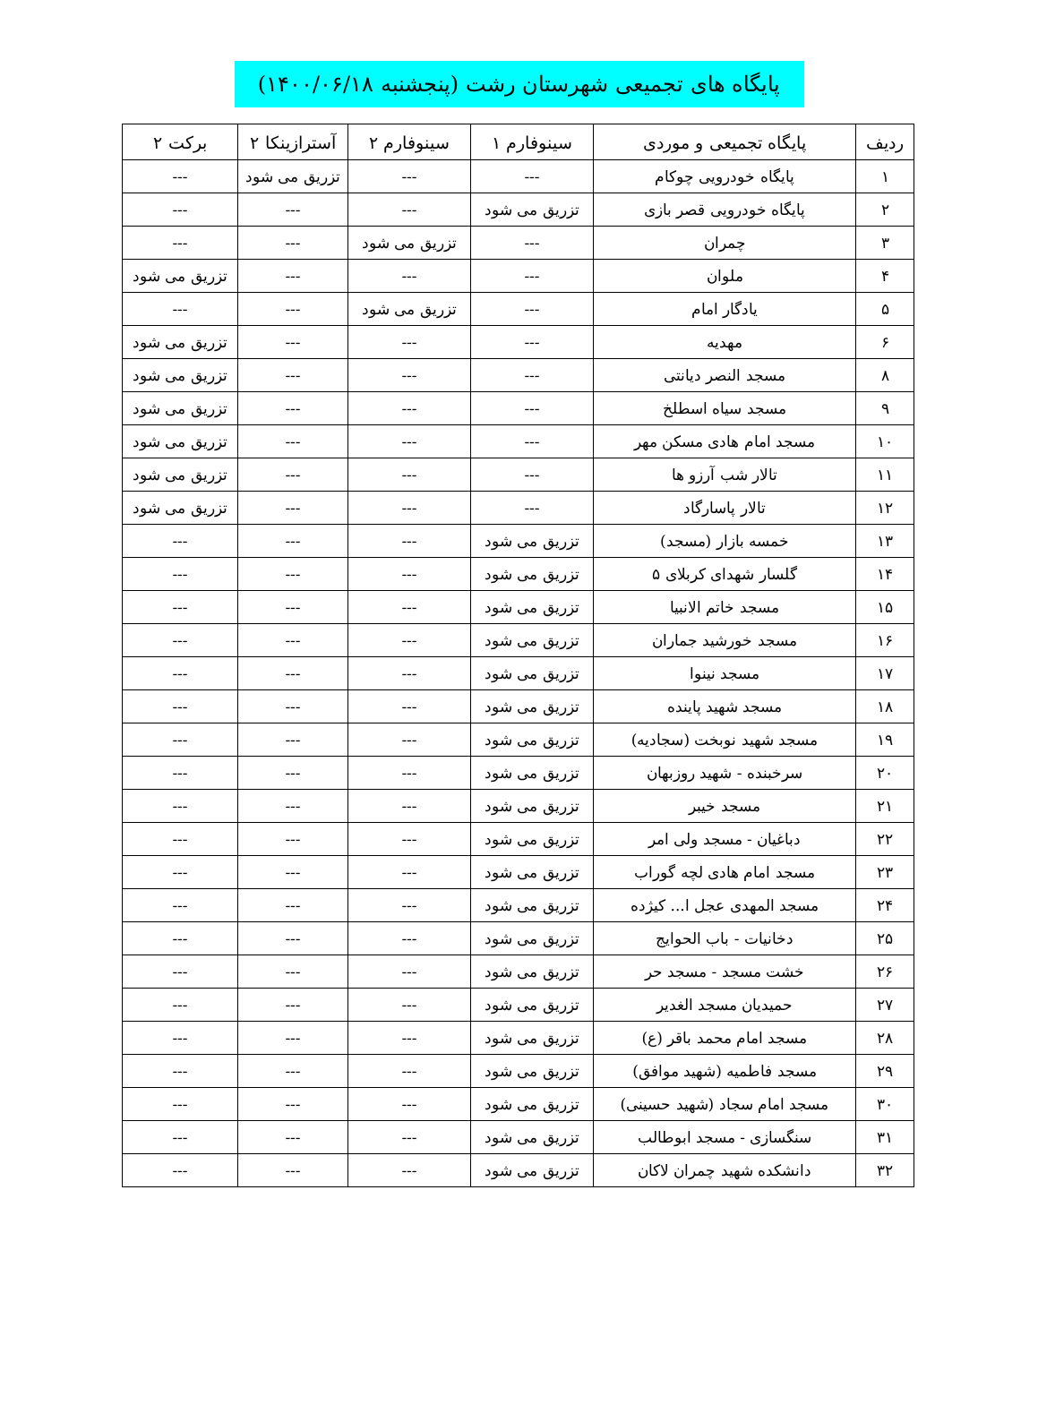پایگاه های تجمیعی شهرستان رشت (پنجشنبه ۱۴۰۰/۰۶/۱۸)
| ردیف | پایگاه تجمیعی و موردی | سینوفارم ۱ | سینوفارم ۲ | آسترازینکا ۲ | برکت ۲ |
| --- | --- | --- | --- | --- | --- |
| ۱ | پایگاه خودرویی چوکام | --- | --- | تزریق می شود | --- |
| ۲ | پایگاه خودرویی قصر بازی | تزریق می شود | --- | --- | --- |
| ۳ | چمران | --- | تزریق می شود | --- | --- |
| ۴ | ملوان | --- | --- | --- | تزریق می شود |
| ۵ | یادگار امام | --- | تزریق می شود | --- | --- |
| ۶ | مهدیه | --- | --- | --- | تزریق می شود |
| ۸ | مسجد النصر دیانتی | --- | --- | --- | تزریق می شود |
| ۹ | مسجد سیاه اسطلخ | --- | --- | --- | تزریق می شود |
| ۱۰ | مسجد امام هادی مسکن مهر | --- | --- | --- | تزریق می شود |
| ۱۱ | تالار شب آرزو ها | --- | --- | --- | تزریق می شود |
| ۱۲ | تالار پاسارگاد | --- | --- | --- | تزریق می شود |
| ۱۳ | خمسه بازار (مسجد) | تزریق می شود | --- | --- | --- |
| ۱۴ | گلسار شهدای کربلای ۵ | تزریق می شود | --- | --- | --- |
| ۱۵ | مسجد خاتم الانبیا | تزریق می شود | --- | --- | --- |
| ۱۶ | مسجد خورشید جماران | تزریق می شود | --- | --- | --- |
| ۱۷ | مسجد نینوا | تزریق می شود | --- | --- | --- |
| ۱۸ | مسجد شهید پاینده | تزریق می شود | --- | --- | --- |
| ۱۹ | مسجد شهید نوبخت (سجادیه) | تزریق می شود | --- | --- | --- |
| ۲۰ | سرخبنده - شهید روزبهان | تزریق می شود | --- | --- | --- |
| ۲۱ | مسجد خیبر | تزریق می شود | --- | --- | --- |
| ۲۲ | دباغیان - مسجد ولی امر | تزریق می شود | --- | --- | --- |
| ۲۳ | مسجد امام هادی لچه گوراب | تزریق می شود | --- | --- | --- |
| ۲۴ | مسجد المهدی عجل ا... کیژده | تزریق می شود | --- | --- | --- |
| ۲۵ | دخانیات - باب الحوایج | تزریق می شود | --- | --- | --- |
| ۲۶ | خشت مسجد - مسجد حر | تزریق می شود | --- | --- | --- |
| ۲۷ | حمیدیان مسجد الغدیر | تزریق می شود | --- | --- | --- |
| ۲۸ | مسجد امام محمد باقر (ع) | تزریق می شود | --- | --- | --- |
| ۲۹ | مسجد فاطمیه (شهید موافق) | تزریق می شود | --- | --- | --- |
| ۳۰ | مسجد امام سجاد (شهید حسینی) | تزریق می شود | --- | --- | --- |
| ۳۱ | سنگسازی - مسجد ابوطالب | تزریق می شود | --- | --- | --- |
| ۳۲ | دانشکده شهید چمران لاکان | تزریق می شود | --- | --- | --- |